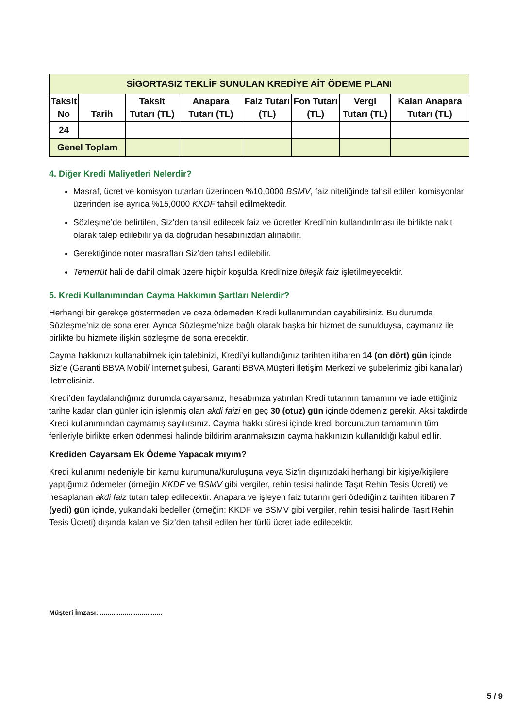| SİGORTASIZ TEKLİF SUNULAN KREDİYE AİT ÖDEME PLANI | | | | | | | |
| --- | --- | --- | --- | --- | --- | --- | --- |
| Taksit No | Tarih | Taksit Tutarı (TL) | Anapara Tutarı (TL) | Faiz Tutarı (TL) | Fon Tutarı (TL) | Vergi Tutarı (TL) | Kalan Anapara Tutarı (TL) |
| 24 | | | | | | | |
| Genel Toplam | | | | | | | |
4. Diğer Kredi Maliyetleri Nelerdir?
Masraf, ücret ve komisyon tutarları üzerinden %10,0000 BSMV, faiz niteliğinde tahsil edilen komisyonlar üzerinden ise ayrıca %15,0000 KKDF tahsil edilmektedir.
Sözleşme’de belirtilen, Siz’den tahsil edilecek faiz ve ücretler Kredi’nin kullandırılması ile birlikte nakit olarak talep edilebilir ya da doğrudan hesabınızdan alınabilir.
Gerektiğinde noter masrafları Siz’den tahsil edilebilir.
Temerrüt hali de dahil olmak üzere hiçbir koşulda Kredi’nize bileşik faiz işletilmeyecektir.
5. Kredi Kullanımından Cayma Hakkımın Şartları Nelerdir?
Herhangi bir gerekçe göstermeden ve ceza ödemeden Kredi kullanımından cayabilirsiniz. Bu durumda Sözleşme’niz de sona erer. Ayrıca Sözleşme’nize bağlı olarak başka bir hizmet de sunulduysa, caymanız ile birlikte bu hizmete ilişkin sözleşme de sona erecektir.
Cayma hakkınızı kullanabilmek için talebinizi, Kredi’yi kullandığınız tarihten itibaren 14 (on dört) gün içinde Biz’e (Garanti BBVA Mobil/ İnternet şubesi, Garanti BBVA Müşteri İletişim Merkezi ve şubelerimiz gibi kanallar) iletmelisiniz.
Kredi’den faydalandığınız durumda cayarsanız, hesabınıza yatırılan Kredi tutarının tamamını ve iade ettiğiniz tarihe kadar olan günler için işlenmiş olan akdi faizi en geç 30 (otuz) gün içinde ödemeniz gerekir. Aksi takdirde Kredi kullanımından caymamış sayılırsınız. Cayma hakkı süresi içinde kredi borcunuzun tamamının tüm ferileriyle birlikte erken ödenmesi halinde bildirim aranmaksızın cayma hakkınızın kullanıldığı kabul edilir.
Krediden Cayarsam Ek Ödeme Yapacak mıyım?
Kredi kullanımı nedeniyle bir kamu kurumuna/kuruluşuna veya Siz’in dışınızdaki herhangi bir kişiye/kişilere yaptığımız ödemeler (örneğin KKDF ve BSMV gibi vergiler, rehin tesisi halinde Taşıt Rehin Tesis Ücreti) ve hesaplanan akdi faiz tutarı talep edilecektir. Anapara ve işleyen faiz tutarını geri ödediğiniz tarihten itibaren 7 (yedi) gün içinde, yukarıdaki bedeller (örneğin; KKDF ve BSMV gibi vergiler, rehin tesisi halinde Taşıt Rehin Tesis Ücreti) dışında kalan ve Siz’den tahsil edilen her türlü ücret iade edilecektir.
Müşteri İmzası: .................................
5 / 9